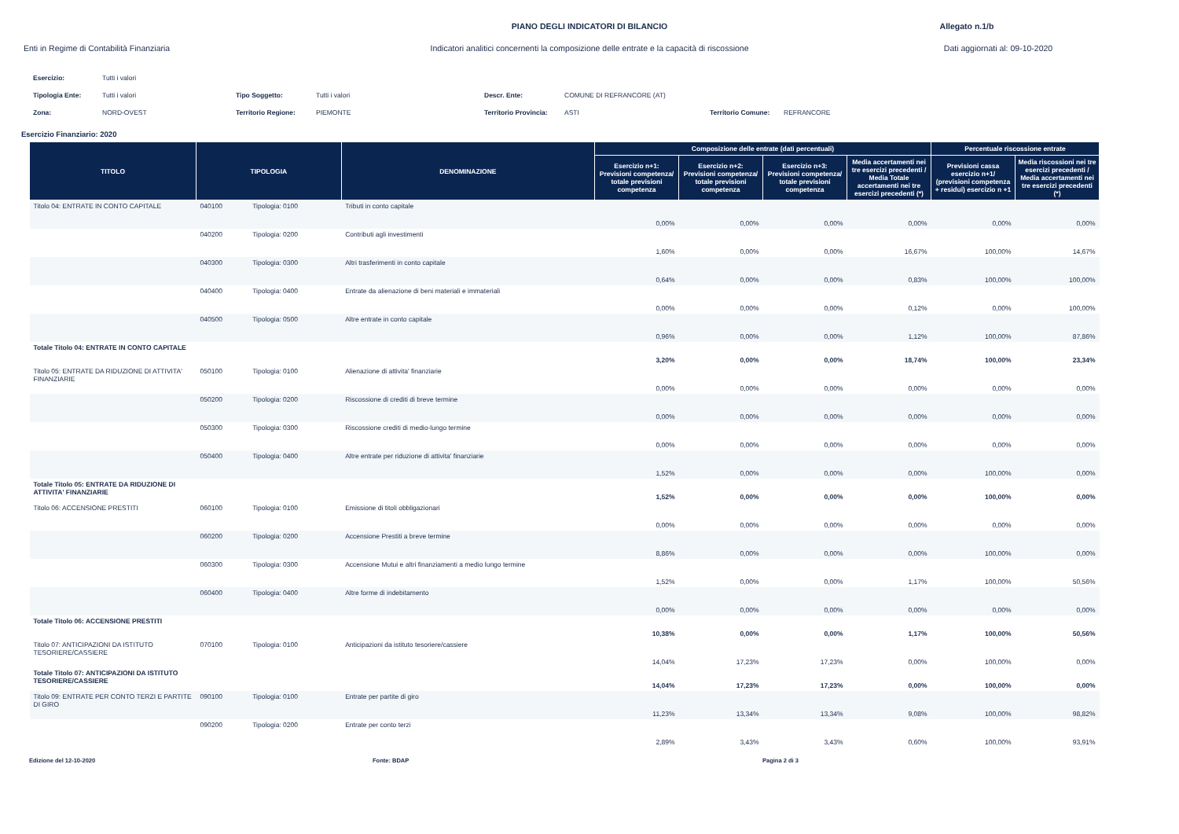PIANO DEGLI INDICATORI DI BILANCIO
Allegato n.1/b
Enti in Regime di Contabilità Finanziaria
Indicatori analitici concernenti la composizione delle entrate e la capacità di riscossione
Dati aggiornati al: 09-10-2020
| Esercizio: | Tutti i valori | | | | | | |
| Tipologia Ente: | Tutti i valori | Tipo Soggetto: | Tutti i valori | Descr. Ente: | COMUNE DI REFRANCORE (AT) | | |
| Zona: | NORD-OVEST | Territorio Regione: | PIEMONTE | Territorio Provincia: | ASTI | Territorio Comune: | REFRANCORE |
Esercizio Finanziario: 2020
| TITOLO | TIPOLOGIA | | DENOMINAZIONE | Composizione delle entrate (dati percentuali) | | | | Percentuale riscossione entrate | |
| --- | --- | --- | --- | --- | --- | --- | --- | --- | --- |
| | | | | Esercizio n+1: Previsioni competenza/ totale previsioni competenza | Esercizio n+2: Previsioni competenza/ totale previsioni competenza | Esercizio n+3: Previsioni competenza/ totale previsioni competenza | Media accertamenti nei tre esercizi precedenti / Media Totale accertamenti nei tre esercizi precedenti (*) | Previsioni cassa esercizio n+1/ (previsioni competenza + residui) esercizio n +1 | Media riscossioni nei tre esercizi precedenti / Media accertamenti nei tre esercizi precedenti (*) |
| Titolo 04: ENTRATE IN CONTO CAPITALE | 040100 | Tipologia: 0100 | Tributi in conto capitale | 0,00% | 0,00% | 0,00% | 0,00% | 0,00% | 0,00% |
| | 040200 | Tipologia: 0200 | Contributi agli investimenti | 1,60% | 0,00% | 0,00% | 16,67% | 100,00% | 14,67% |
| | 040300 | Tipologia: 0300 | Altri trasferimenti in conto capitale | 0,64% | 0,00% | 0,00% | 0,83% | 100,00% | 100,00% |
| | 040400 | Tipologia: 0400 | Entrate da alienazione di beni materiali e immateriali | 0,00% | 0,00% | 0,00% | 0,12% | 0,00% | 100,00% |
| | 040500 | Tipologia: 0500 | Altre entrate in conto capitale | 0,96% | 0,00% | 0,00% | 1,12% | 100,00% | 87,86% |
| Totale Titolo 04: ENTRATE IN CONTO CAPITALE | | | | 3,20% | 0,00% | 0,00% | 18,74% | 100,00% | 23,34% |
| Titolo 05: ENTRATE DA RIDUZIONE DI ATTIVITA' FINANZIARIE | 050100 | Tipologia: 0100 | Alienazione di attivita' finanziarie | 0,00% | 0,00% | 0,00% | 0,00% | 0,00% | 0,00% |
| | 050200 | Tipologia: 0200 | Riscossione di crediti di breve termine | 0,00% | 0,00% | 0,00% | 0,00% | 0,00% | 0,00% |
| | 050300 | Tipologia: 0300 | Riscossione crediti di medio-lungo termine | 0,00% | 0,00% | 0,00% | 0,00% | 0,00% | 0,00% |
| | 050400 | Tipologia: 0400 | Altre entrate per riduzione di attivita' finanziarie | 1,52% | 0,00% | 0,00% | 0,00% | 100,00% | 0,00% |
| Totale Titolo 05: ENTRATE DA RIDUZIONE DI ATTIVITA' FINANZIARIE | | | | 1,52% | 0,00% | 0,00% | 0,00% | 100,00% | 0,00% |
| Titolo 06: ACCENSIONE PRESTITI | 060100 | Tipologia: 0100 | Emissione di titoli obbligazionari | 0,00% | 0,00% | 0,00% | 0,00% | 0,00% | 0,00% |
| | 060200 | Tipologia: 0200 | Accensione Prestiti a breve termine | 8,86% | 0,00% | 0,00% | 0,00% | 100,00% | 0,00% |
| | 060300 | Tipologia: 0300 | Accensione Mutui e altri finanziamenti a medio lungo termine | 1,52% | 0,00% | 0,00% | 1,17% | 100,00% | 50,56% |
| | 060400 | Tipologia: 0400 | Altre forme di indebitamento | 0,00% | 0,00% | 0,00% | 0,00% | 0,00% | 0,00% |
| Totale Titolo 06: ACCENSIONE PRESTITI | | | | 10,38% | 0,00% | 0,00% | 1,17% | 100,00% | 50,56% |
| Titolo 07: ANTICIPAZIONI DA ISTITUTO TESORIERE/CASSIERE | 070100 | Tipologia: 0100 | Anticipazioni da istituto tesoriere/cassiere | 14,04% | 17,23% | 17,23% | 0,00% | 100,00% | 0,00% |
| Totale Titolo 07: ANTICIPAZIONI DA ISTITUTO TESORIERE/CASSIERE | | | | 14,04% | 17,23% | 17,23% | 0,00% | 100,00% | 0,00% |
| Titolo 09: ENTRATE PER CONTO TERZI E PARTITE DI GIRO | 090100 | Tipologia: 0100 | Entrate per partite di giro | 11,23% | 13,34% | 13,34% | 9,08% | 100,00% | 98,82% |
| | 090200 | Tipologia: 0200 | Entrate per conto terzi | 2,89% | 3,43% | 3,43% | 0,60% | 100,00% | 93,91% |
Edizione del 12-10-2020 Fonte: BDAP Pagina 2 di 3